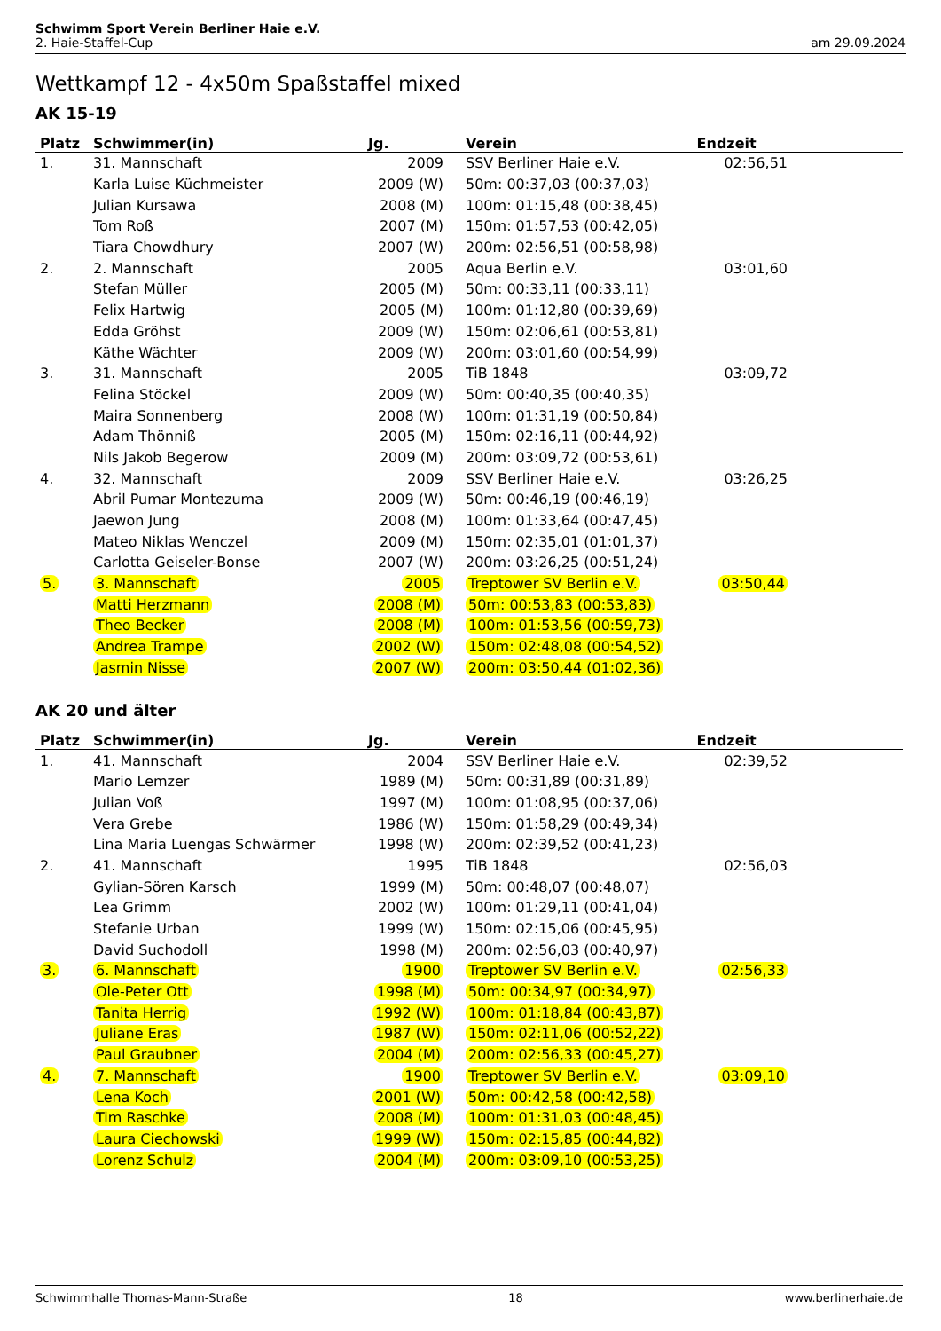Schwimm Sport Verein Berliner Haie e.V.
2. Haie-Staffel-Cup am 29.09.2024
Wettkampf 12 - 4x50m Spaßstaffel mixed
AK 15-19
| Platz | Schwimmer(in) | Jg. | Verein | Endzeit |
| --- | --- | --- | --- | --- |
| 1. | 31. Mannschaft | 2009 | SSV Berliner Haie e.V. | 02:56,51 |
| | Karla Luise Küchmeister | 2009 (W) | 50m: 00:37,03 (00:37,03) | |
| | Julian Kursawa | 2008 (M) | 100m: 01:15,48 (00:38,45) | |
| | Tom Roß | 2007 (M) | 150m: 01:57,53 (00:42,05) | |
| | Tiara Chowdhury | 2007 (W) | 200m: 02:56,51 (00:58,98) | |
| 2. | 2. Mannschaft | 2005 | Aqua Berlin e.V. | 03:01,60 |
| | Stefan Müller | 2005 (M) | 50m: 00:33,11 (00:33,11) | |
| | Felix Hartwig | 2005 (M) | 100m: 01:12,80 (00:39,69) | |
| | Edda Gröhst | 2009 (W) | 150m: 02:06,61 (00:53,81) | |
| | Käthe Wächter | 2009 (W) | 200m: 03:01,60 (00:54,99) | |
| 3. | 31. Mannschaft | 2005 | TiB 1848 | 03:09,72 |
| | Felina Stöckel | 2009 (W) | 50m: 00:40,35 (00:40,35) | |
| | Maira Sonnenberg | 2008 (W) | 100m: 01:31,19 (00:50,84) | |
| | Adam Thönniß | 2005 (M) | 150m: 02:16,11 (00:44,92) | |
| | Nils Jakob Begerow | 2009 (M) | 200m: 03:09,72 (00:53,61) | |
| 4. | 32. Mannschaft | 2009 | SSV Berliner Haie e.V. | 03:26,25 |
| | Abril Pumar Montezuma | 2009 (W) | 50m: 00:46,19 (00:46,19) | |
| | Jaewon Jung | 2008 (M) | 100m: 01:33,64 (00:47,45) | |
| | Mateo Niklas Wenczel | 2009 (M) | 150m: 02:35,01 (01:01,37) | |
| | Carlotta Geiseler-Bonse | 2007 (W) | 200m: 03:26,25 (00:51,24) | |
| 5. | 3. Mannschaft | 2005 | Treptower SV Berlin e.V. | 03:50,44 |
| | Matti Herzmann | 2008 (M) | 50m: 00:53,83 (00:53,83) | |
| | Theo Becker | 2008 (M) | 100m: 01:53,56 (00:59,73) | |
| | Andrea Trampe | 2002 (W) | 150m: 02:48,08 (00:54,52) | |
| | Jasmin Nisse | 2007 (W) | 200m: 03:50,44 (01:02,36) | |
AK 20 und älter
| Platz | Schwimmer(in) | Jg. | Verein | Endzeit |
| --- | --- | --- | --- | --- |
| 1. | 41. Mannschaft | 2004 | SSV Berliner Haie e.V. | 02:39,52 |
| | Mario Lemzer | 1989 (M) | 50m: 00:31,89 (00:31,89) | |
| | Julian Voß | 1997 (M) | 100m: 01:08,95 (00:37,06) | |
| | Vera Grebe | 1986 (W) | 150m: 01:58,29 (00:49,34) | |
| | Lina Maria Luengas Schwärmer | 1998 (W) | 200m: 02:39,52 (00:41,23) | |
| 2. | 41. Mannschaft | 1995 | TiB 1848 | 02:56,03 |
| | Gylian-Sören Karsch | 1999 (M) | 50m: 00:48,07 (00:48,07) | |
| | Lea Grimm | 2002 (W) | 100m: 01:29,11 (00:41,04) | |
| | Stefanie Urban | 1999 (W) | 150m: 02:15,06 (00:45,95) | |
| | David Suchodoll | 1998 (M) | 200m: 02:56,03 (00:40,97) | |
| 3. | 6. Mannschaft | 1900 | Treptower SV Berlin e.V. | 02:56,33 |
| | Ole-Peter Ott | 1998 (M) | 50m: 00:34,97 (00:34,97) | |
| | Tanita Herrig | 1992 (W) | 100m: 01:18,84 (00:43,87) | |
| | Juliane Eras | 1987 (W) | 150m: 02:11,06 (00:52,22) | |
| | Paul Graubner | 2004 (M) | 200m: 02:56,33 (00:45,27) | |
| 4. | 7. Mannschaft | 1900 | Treptower SV Berlin e.V. | 03:09,10 |
| | Lena Koch | 2001 (W) | 50m: 00:42,58 (00:42,58) | |
| | Tim Raschke | 2008 (M) | 100m: 01:31,03 (00:48,45) | |
| | Laura Ciechowski | 1999 (W) | 150m: 02:15,85 (00:44,82) | |
| | Lorenz Schulz | 2004 (M) | 200m: 03:09,10 (00:53,25) | |
Schwimmhalle Thomas-Mann-Straße 18 www.berlinerhaie.de